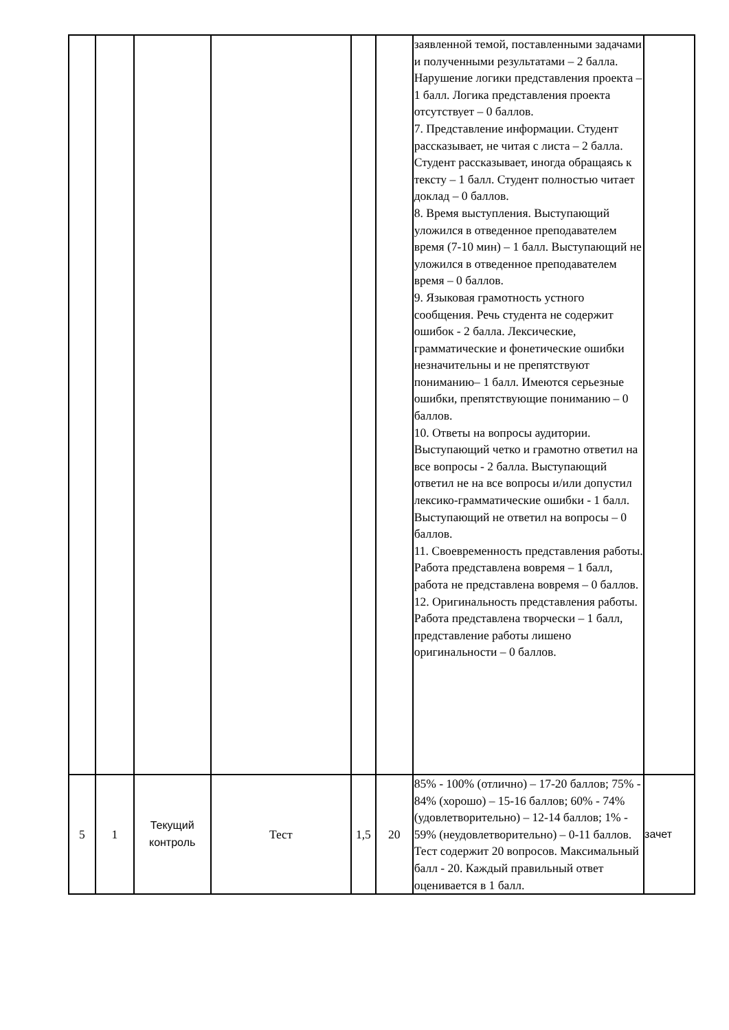| | | | | | | заявленной темой, поставленными задачами и полученными результатами – 2 балла. Нарушение логики представления проекта – 1 балл. Логика представления проекта отсутствует – 0 баллов. 7. Представление информации. Студент рассказывает, не читая с листа – 2 балла. Студент рассказывает, иногда обращаясь к тексту – 1 балл. Студент полностью читает доклад – 0 баллов. 8. Время выступления. Выступающий уложился в отведенное преподавателем время (7-10 мин) – 1 балл. Выступающий не уложился в отведенное преподавателем время – 0 баллов. 9. Языковая грамотность устного сообщения. Речь студента не содержит ошибок - 2 балла. Лексические, грамматические и фонетические ошибки незначительны и не препятствуют пониманию– 1 балл. Имеются серьезные ошибки, препятствующие пониманию – 0 баллов. 10. Ответы на вопросы аудитории. Выступающий четко и грамотно ответил на все вопросы - 2 балла. Выступающий ответил не на все вопросы и/или допустил лексико-грамматические ошибки - 1 балл. Выступающий не ответил на вопросы – 0 баллов. 11. Своевременность представления работы. Работа представлена вовремя – 1 балл, работа не представлена вовремя – 0 баллов. 12. Оригинальность представления работы. Работа представлена творчески – 1 балл, представление работы лишено оригинальности – 0 баллов. | |
| 5 | 1 | Текущий контроль | Тест | 1,5 | 20 | 85% - 100% (отлично) – 17-20 баллов; 75% - 84% (хорошо) – 15-16 баллов; 60% - 74% (удовлетворительно) – 12-14 баллов; 1% - 59% (неудовлетворительно) – 0-11 баллов. Тест содержит 20 вопросов. Максимальный балл - 20. Каждый правильный ответ оценивается в 1 балл. | зачет |